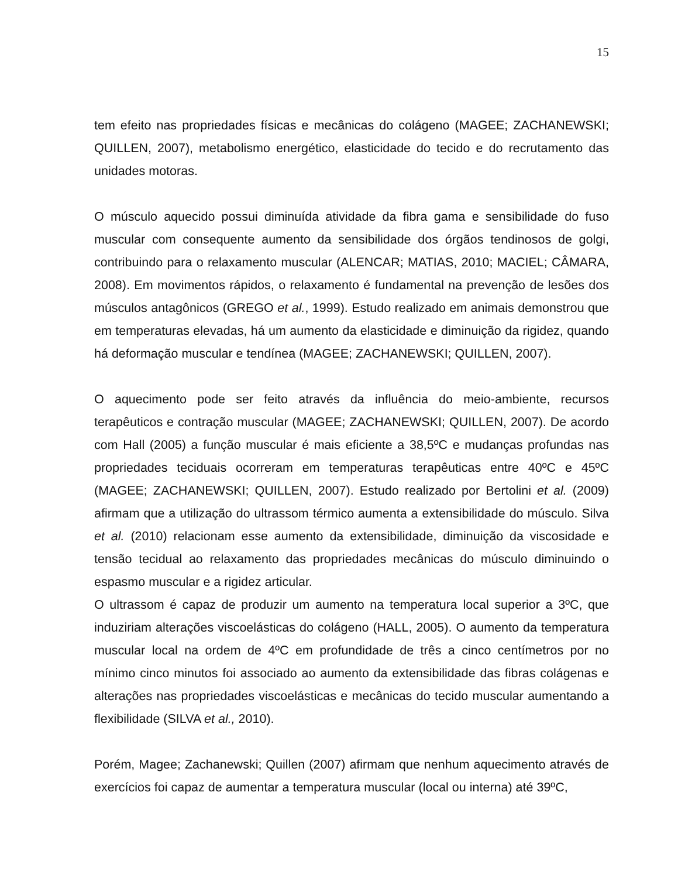15
tem efeito nas propriedades físicas e mecânicas do colágeno (MAGEE; ZACHANEWSKI; QUILLEN, 2007), metabolismo energético, elasticidade do tecido e do recrutamento das unidades motoras.
O músculo aquecido possui diminuída atividade da fibra gama e sensibilidade do fuso muscular com consequente aumento da sensibilidade dos órgãos tendinosos de golgi, contribuindo para o relaxamento muscular (ALENCAR; MATIAS, 2010; MACIEL; CÂMARA, 2008). Em movimentos rápidos, o relaxamento é fundamental na prevenção de lesões dos músculos antagônicos (GREGO et al., 1999). Estudo realizado em animais demonstrou que em temperaturas elevadas, há um aumento da elasticidade e diminuição da rigidez, quando há deformação muscular e tendínea (MAGEE; ZACHANEWSKI; QUILLEN, 2007).
O aquecimento pode ser feito através da influência do meio-ambiente, recursos terapêuticos e contração muscular (MAGEE; ZACHANEWSKI; QUILLEN, 2007). De acordo com Hall (2005) a função muscular é mais eficiente a 38,5ºC e mudanças profundas nas propriedades teciduais ocorreram em temperaturas terapêuticas entre 40ºC e 45ºC (MAGEE; ZACHANEWSKI; QUILLEN, 2007). Estudo realizado por Bertolini et al. (2009) afirmam que a utilização do ultrassom térmico aumenta a extensibilidade do músculo. Silva et al. (2010) relacionam esse aumento da extensibilidade, diminuição da viscosidade e tensão tecidual ao relaxamento das propriedades mecânicas do músculo diminuindo o espasmo muscular e a rigidez articular.
O ultrassom é capaz de produzir um aumento na temperatura local superior a 3ºC, que induziriam alterações viscoelásticas do colágeno (HALL, 2005). O aumento da temperatura muscular local na ordem de 4ºC em profundidade de três a cinco centímetros por no mínimo cinco minutos foi associado ao aumento da extensibilidade das fibras colágenas e alterações nas propriedades viscoelásticas e mecânicas do tecido muscular aumentando a flexibilidade (SILVA et al., 2010).
Porém, Magee; Zachanewski; Quillen (2007) afirmam que nenhum aquecimento através de exercícios foi capaz de aumentar a temperatura muscular (local ou interna) até 39ºC,